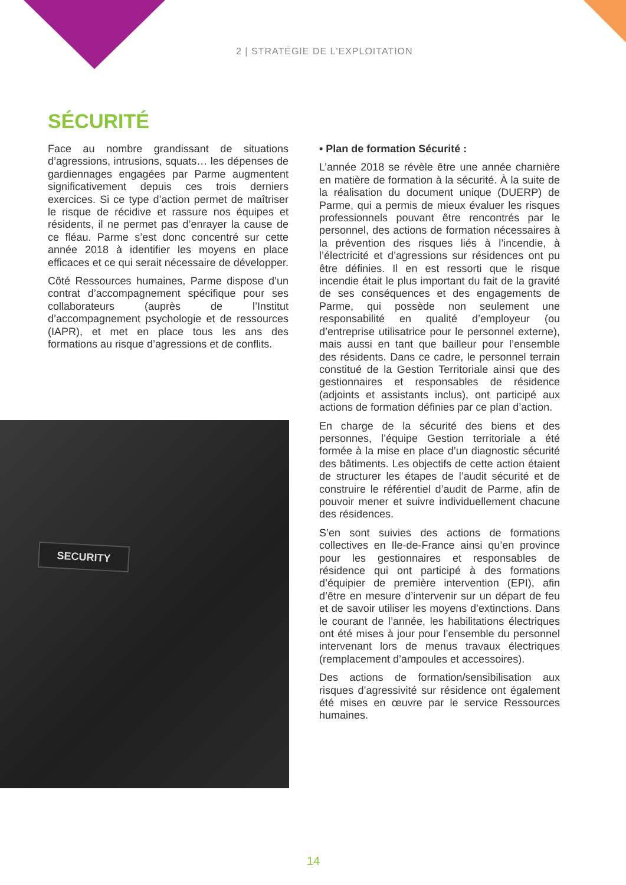2 | STRATÉGIE DE L'EXPLOITATION
SÉCURITÉ
Face au nombre grandissant de situations d’agressions, intrusions, squats… les dépenses de gardiennages engagées par Parme augmentent significativement depuis ces trois derniers exercices. Si ce type d’action permet de maîtriser le risque de récidive et rassure nos équipes et résidents, il ne permet pas d’enrayer la cause de ce fléau. Parme s’est donc concentré sur cette année 2018 à identifier les moyens en place efficaces et ce qui serait nécessaire de développer.
Côté Ressources humaines, Parme dispose d’un contrat d’accompagnement spécifique pour ses collaborateurs (auprès de l’Institut d’accompagnement psychologie et de ressources (IAPR), et met en place tous les ans des formations au risque d’agressions et de conflits.
SECURITY
• Plan de formation Sécurité :
L’année 2018 se révèle être une année charnière en matière de formation à la sécurité. À la suite de la réalisation du document unique (DUERP) de Parme, qui a permis de mieux évaluer les risques professionnels pouvant être rencontrés par le personnel, des actions de formation nécessaires à la prévention des risques liés à l’incendie, à l’électricité et d’agressions sur résidences ont pu être définies. Il en est ressorti que le risque incendie était le plus important du fait de la gravité de ses conséquences et des engagements de Parme, qui possède non seulement une responsabilité en qualité d’employeur (ou d’entreprise utilisatrice pour le personnel externe), mais aussi en tant que bailleur pour l’ensemble des résidents. Dans ce cadre, le personnel terrain constitué de la Gestion Territoriale ainsi que des gestionnaires et responsables de résidence (adjoints et assistants inclus), ont participé aux actions de formation définies par ce plan d’action.
En charge de la sécurité des biens et des personnes, l’équipe Gestion territoriale a été formée à la mise en place d’un diagnostic sécurité des bâtiments. Les objectifs de cette action étaient de structurer les étapes de l’audit sécurité et de construire le référentiel d’audit de Parme, afin de pouvoir mener et suivre individuellement chacune des résidences.
S’en sont suivies des actions de formations collectives en Ile-de-France ainsi qu’en province pour les gestionnaires et responsables de résidence qui ont participé à des formations d’équipier de première intervention (EPI), afin d’être en mesure d’intervenir sur un départ de feu et de savoir utiliser les moyens d’extinctions. Dans le courant de l’année, les habilitations électriques ont été mises à jour pour l’ensemble du personnel intervenant lors de menus travaux électriques (remplacement d’ampoules et accessoires).
Des actions de formation/sensibilisation aux risques d’agressivité sur résidence ont également été mises en œuvre par le service Ressources humaines.
14